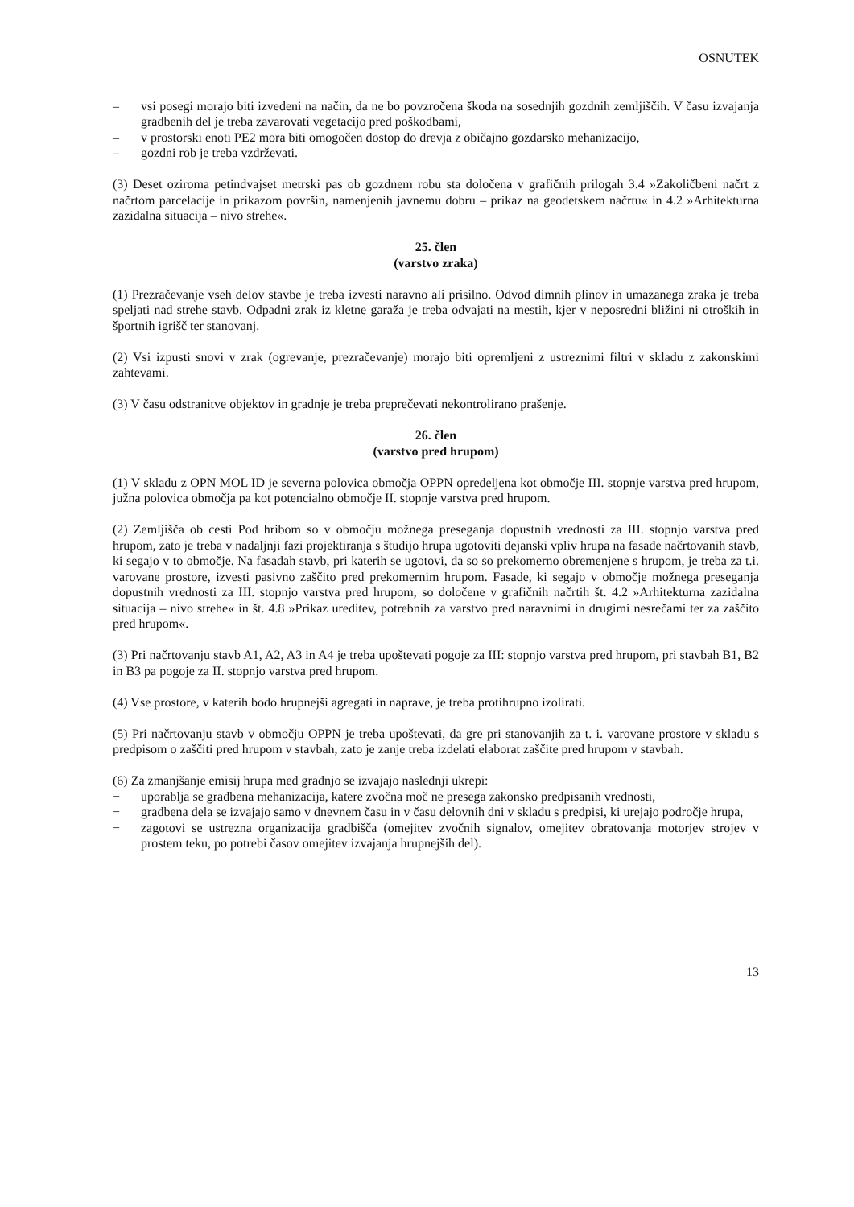OSNUTEK
– vsi posegi morajo biti izvedeni na način, da ne bo povzročena škoda na sosednjih gozdnih zemljiščih. V času izvajanja gradbenih del je treba zavarovati vegetacijo pred poškodbami,
– v prostorski enoti PE2 mora biti omogočen dostop do drevja z običajno gozdarsko mehanizacijo,
– gozdni rob je treba vzdrževati.
(3) Deset oziroma petindvajset metrski pas ob gozdnem robu sta določena v grafičnih prilogah 3.4 »Zakoličbeni načrt z načrtom parcelacije in prikazom površin, namenjenih javnemu dobru – prikaz na geodetskem načrtu« in 4.2 »Arhitekturna zazidalna situacija – nivo strehe«.
25. člen
(varstvo zraka)
(1) Prezračevanje vseh delov stavbe je treba izvesti naravno ali prisilno. Odvod dimnih plinov in umazanega zraka je treba speljati nad strehe stavb. Odpadni zrak iz kletne garaža je treba odvajati na mestih, kjer v neposredni bližini ni otroških in športnih igrišč ter stanovanj.
(2) Vsi izpusti snovi v zrak (ogrevanje, prezračevanje) morajo biti opremljeni z ustreznimi filtri v skladu z zakonskimi zahtevami.
(3) V času odstranitve objektov in gradnje je treba preprečevati nekontrolirano prašenje.
26. člen
(varstvo pred hrupom)
(1) V skladu z OPN MOL ID je severna polovica območja OPPN opredeljena kot območje III. stopnje varstva pred hrupom, južna polovica območja pa kot potencialno območje II. stopnje varstva pred hrupom.
(2) Zemljišča ob cesti Pod hribom so v območju možnega preseganja dopustnih vrednosti za III. stopnjo varstva pred hrupom, zato je treba v nadaljnji fazi projektiranja s študijo hrupa ugotoviti dejanski vpliv hrupa na fasade načrtovanih stavb, ki segajo v to območje. Na fasadah stavb, pri katerih se ugotovi, da so so prekomerno obremenjene s hrupom, je treba za t.i. varovane prostore, izvesti pasivno zaščito pred prekomernim hrupom. Fasade, ki segajo v območje možnega preseganja dopustnih vrednosti za III. stopnjo varstva pred hrupom, so določene v grafičnih načrtih št. 4.2 »Arhitekturna zazidalna situacija – nivo strehe« in št. 4.8 »Prikaz ureditev, potrebnih za varstvo pred naravnimi in drugimi nesrečami ter za zaščito pred hrupom«.
(3) Pri načrtovanju stavb A1, A2, A3 in A4 je treba upoštevati pogoje za III: stopnjo varstva pred hrupom, pri stavbah B1, B2 in B3 pa pogoje za II. stopnjo varstva pred hrupom.
(4) Vse prostore, v katerih bodo hrupnejši agregati in naprave, je treba protihrupno izolirati.
(5) Pri načrtovanju stavb v območju OPPN je treba upoštevati, da gre pri stanovanjih za t. i. varovane prostore v skladu s predpisom o zaščiti pred hrupom v stavbah, zato je zanje treba izdelati elaborat zaščite pred hrupom v stavbah.
(6) Za zmanjšanje emisij hrupa med gradnjo se izvajajo naslednji ukrepi:
− uporablja se gradbena mehanizacija, katere zvočna moč ne presega zakonsko predpisanih vrednosti,
− gradbena dela se izvajajo samo v dnevnem času in v času delovnih dni v skladu s predpisi, ki urejajo področje hrupa,
− zagotovi se ustrezna organizacija gradbišča (omejitev zvočnih signalov, omejitev obratovanja motorjev strojev v prostem teku, po potrebi časov omejitev izvajanja hrupnejših del).
13